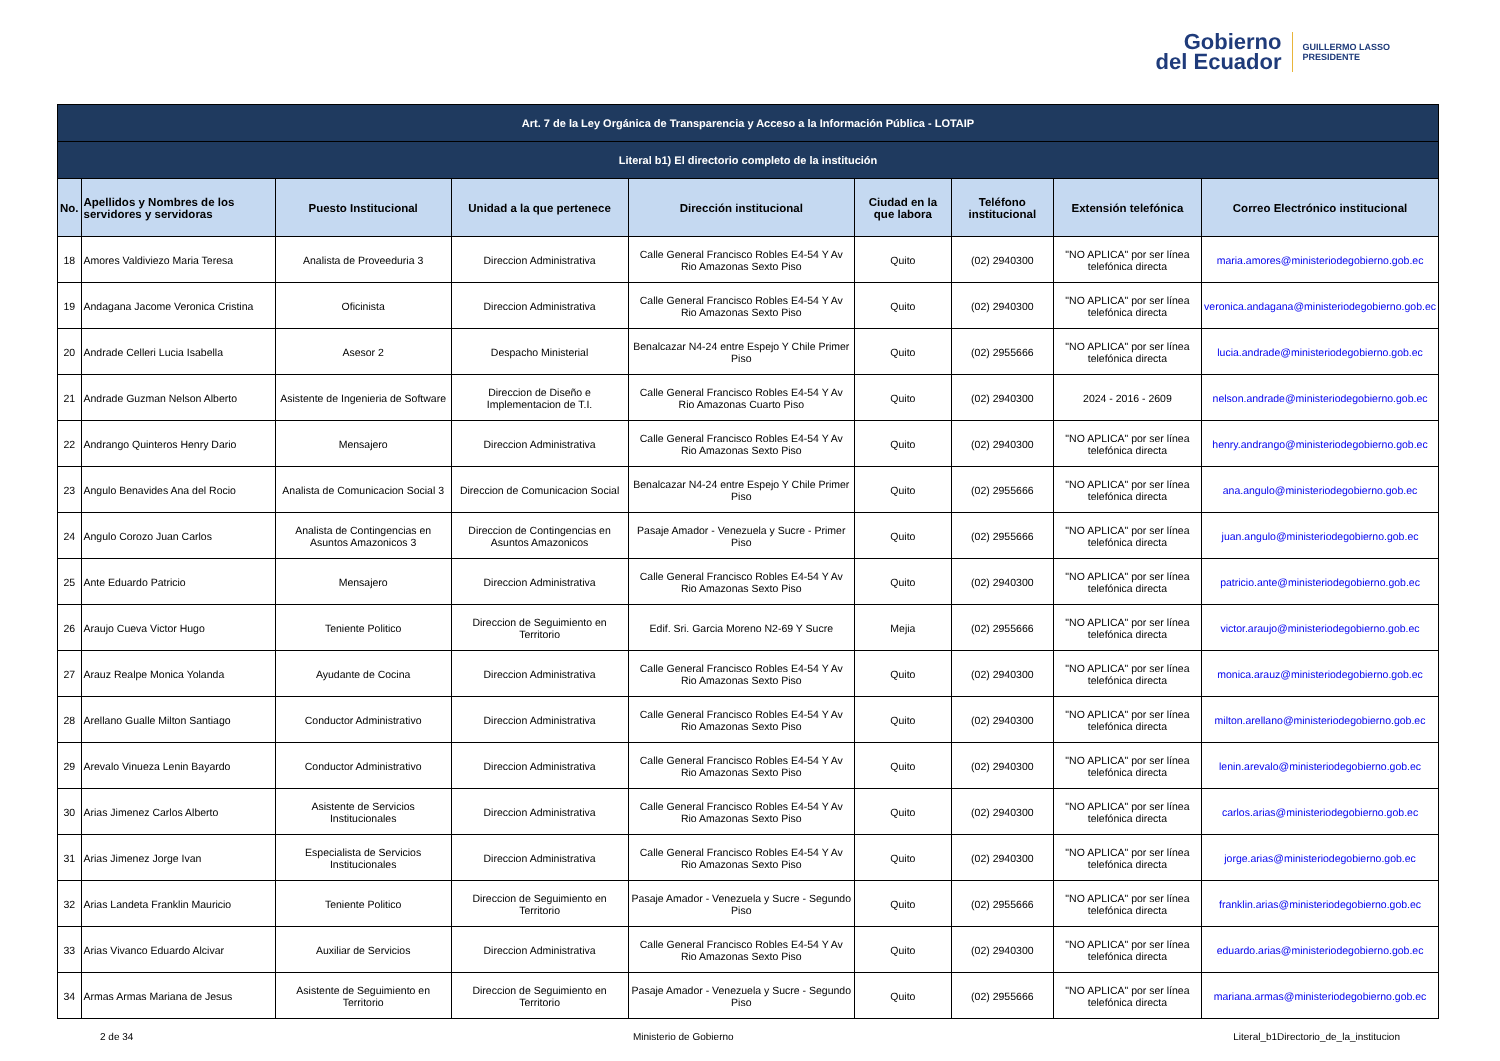Gobierno
del Ecuador
GUILLERMO LASSO
PRESIDENTE
| Art. 7 de la Ley Orgánica de Transparencia y Acceso a la Información Pública - LOTAIP | | | | | | | | |
| --- | --- | --- | --- | --- | --- | --- | --- | --- |
| Literal b1) El directorio completo de la institución | | | | | | | | |
| No. | Apellidos y Nombres de los servidores y servidoras | Puesto Institucional | Unidad a la que pertenece | Dirección institucional | Ciudad en la que labora | Teléfono institucional | Extensión telefónica | Correo Electrónico institucional |
| 18 | Amores Valdiviezo Maria Teresa | Analista de Proveeduria 3 | Direccion Administrativa | Calle General Francisco Robles E4-54 Y Av Rio Amazonas Sexto Piso | Quito | (02) 2940300 | "NO APLICA" por ser línea telefónica directa | maria.amores@ministeriodegobierno.gob.ec |
| 19 | Andagana Jacome Veronica Cristina | Oficinista | Direccion Administrativa | Calle General Francisco Robles E4-54 Y Av Rio Amazonas Sexto Piso | Quito | (02) 2940300 | "NO APLICA" por ser línea telefónica directa | veronica.andagana@ministeriodegobierno.gob.ec |
| 20 | Andrade Celleri Lucia Isabella | Asesor 2 | Despacho Ministerial | Benalcazar N4-24 entre Espejo Y Chile Primer Piso | Quito | (02) 2955666 | "NO APLICA" por ser línea telefónica directa | lucia.andrade@ministeriodegobierno.gob.ec |
| 21 | Andrade Guzman Nelson Alberto | Asistente de Ingenieria de Software | Direccion de Diseño e Implementacion de T.I. | Calle General Francisco Robles E4-54 Y Av Rio Amazonas Cuarto Piso | Quito | (02) 2940300 | 2024 - 2016 - 2609 | nelson.andrade@ministeriodegobierno.gob.ec |
| 22 | Andrango Quinteros Henry Dario | Mensajero | Direccion Administrativa | Calle General Francisco Robles E4-54 Y Av Rio Amazonas Sexto Piso | Quito | (02) 2940300 | "NO APLICA" por ser línea telefónica directa | henry.andrango@ministeriodegobierno.gob.ec |
| 23 | Angulo Benavides Ana del Rocio | Analista de Comunicacion Social 3 | Direccion de Comunicacion Social | Benalcazar N4-24 entre Espejo Y Chile Primer Piso | Quito | (02) 2955666 | "NO APLICA" por ser línea telefónica directa | ana.angulo@ministeriodegobierno.gob.ec |
| 24 | Angulo Corozo Juan Carlos | Analista de Contingencias en Asuntos Amazonicos 3 | Direccion de Contingencias en Asuntos Amazonicos | Pasaje Amador - Venezuela y Sucre - Primer Piso | Quito | (02) 2955666 | "NO APLICA" por ser línea telefónica directa | juan.angulo@ministeriodegobierno.gob.ec |
| 25 | Ante Eduardo Patricio | Mensajero | Direccion Administrativa | Calle General Francisco Robles E4-54 Y Av Rio Amazonas Sexto Piso | Quito | (02) 2940300 | "NO APLICA" por ser línea telefónica directa | patricio.ante@ministeriodegobierno.gob.ec |
| 26 | Araujo Cueva Victor Hugo | Teniente Politico | Direccion de Seguimiento en Territorio | Edif. Sri. Garcia Moreno N2-69 Y Sucre | Mejia | (02) 2955666 | "NO APLICA" por ser línea telefónica directa | victor.araujo@ministeriodegobierno.gob.ec |
| 27 | Arauz Realpe Monica Yolanda | Ayudante de Cocina | Direccion Administrativa | Calle General Francisco Robles E4-54 Y Av Rio Amazonas Sexto Piso | Quito | (02) 2940300 | "NO APLICA" por ser línea telefónica directa | monica.arauz@ministeriodegobierno.gob.ec |
| 28 | Arellano Gualle Milton Santiago | Conductor Administrativo | Direccion Administrativa | Calle General Francisco Robles E4-54 Y Av Rio Amazonas Sexto Piso | Quito | (02) 2940300 | "NO APLICA" por ser línea telefónica directa | milton.arellano@ministeriodegobierno.gob.ec |
| 29 | Arevalo Vinueza Lenin Bayardo | Conductor Administrativo | Direccion Administrativa | Calle General Francisco Robles E4-54 Y Av Rio Amazonas Sexto Piso | Quito | (02) 2940300 | "NO APLICA" por ser línea telefónica directa | lenin.arevalo@ministeriodegobierno.gob.ec |
| 30 | Arias Jimenez Carlos Alberto | Asistente de Servicios Institucionales | Direccion Administrativa | Calle General Francisco Robles E4-54 Y Av Rio Amazonas Sexto Piso | Quito | (02) 2940300 | "NO APLICA" por ser línea telefónica directa | carlos.arias@ministeriodegobierno.gob.ec |
| 31 | Arias Jimenez Jorge Ivan | Especialista de Servicios Institucionales | Direccion Administrativa | Calle General Francisco Robles E4-54 Y Av Rio Amazonas Sexto Piso | Quito | (02) 2940300 | "NO APLICA" por ser línea telefónica directa | jorge.arias@ministeriodegobierno.gob.ec |
| 32 | Arias Landeta Franklin Mauricio | Teniente Politico | Direccion de Seguimiento en Territorio | Pasaje Amador - Venezuela y Sucre - Segundo Piso | Quito | (02) 2955666 | "NO APLICA" por ser línea telefónica directa | franklin.arias@ministeriodegobierno.gob.ec |
| 33 | Arias Vivanco Eduardo Alcivar | Auxiliar de Servicios | Direccion Administrativa | Calle General Francisco Robles E4-54 Y Av Rio Amazonas Sexto Piso | Quito | (02) 2940300 | "NO APLICA" por ser línea telefónica directa | eduardo.arias@ministeriodegobierno.gob.ec |
| 34 | Armas Armas Mariana de Jesus | Asistente de Seguimiento en Territorio | Direccion de Seguimiento en Territorio | Pasaje Amador - Venezuela y Sucre - Segundo Piso | Quito | (02) 2955666 | "NO APLICA" por ser línea telefónica directa | mariana.armas@ministeriodegobierno.gob.ec |
2 de 34 Ministerio de Gobierno Literal_b1Directorio_de_la_institucion